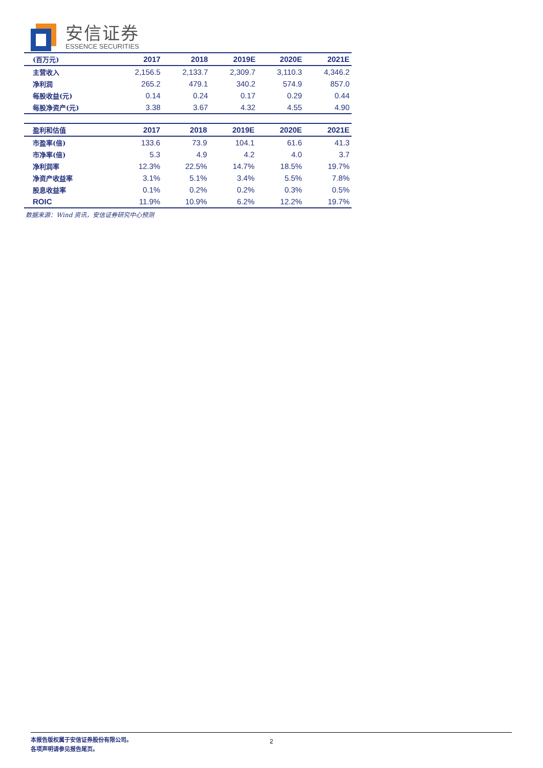安信证券
ESSENCE SECURITIES
| (百万元) | 2017 | 2018 | 2019E | 2020E | 2021E |
| --- | --- | --- | --- | --- | --- |
| 主营收入 | 2,156.5 | 2,133.7 | 2,309.7 | 3,110.3 | 4,346.2 |
| 净利润 | 265.2 | 479.1 | 340.2 | 574.9 | 857.0 |
| 每股收益(元) | 0.14 | 0.24 | 0.17 | 0.29 | 0.44 |
| 每股净资产(元) | 3.38 | 3.67 | 4.32 | 4.55 | 4.90 |
| 盈利和估值 | 2017 | 2018 | 2019E | 2020E | 2021E |
| --- | --- | --- | --- | --- | --- |
| 市盈率(倍) | 133.6 | 73.9 | 104.1 | 61.6 | 41.3 |
| 市净率(倍) | 5.3 | 4.9 | 4.2 | 4.0 | 3.7 |
| 净利润率 | 12.3% | 22.5% | 14.7% | 18.5% | 19.7% |
| 净资产收益率 | 3.1% | 5.1% | 3.4% | 5.5% | 7.8% |
| 股息收益率 | 0.1% | 0.2% | 0.2% | 0.3% | 0.5% |
| ROIC | 11.9% | 10.9% | 6.2% | 12.2% | 19.7% |
数据来源：Wind 资讯，安信证券研究中心预测
2 本报告版权属于安信证券股份有限公司。
各项声明请参见报告尾页。